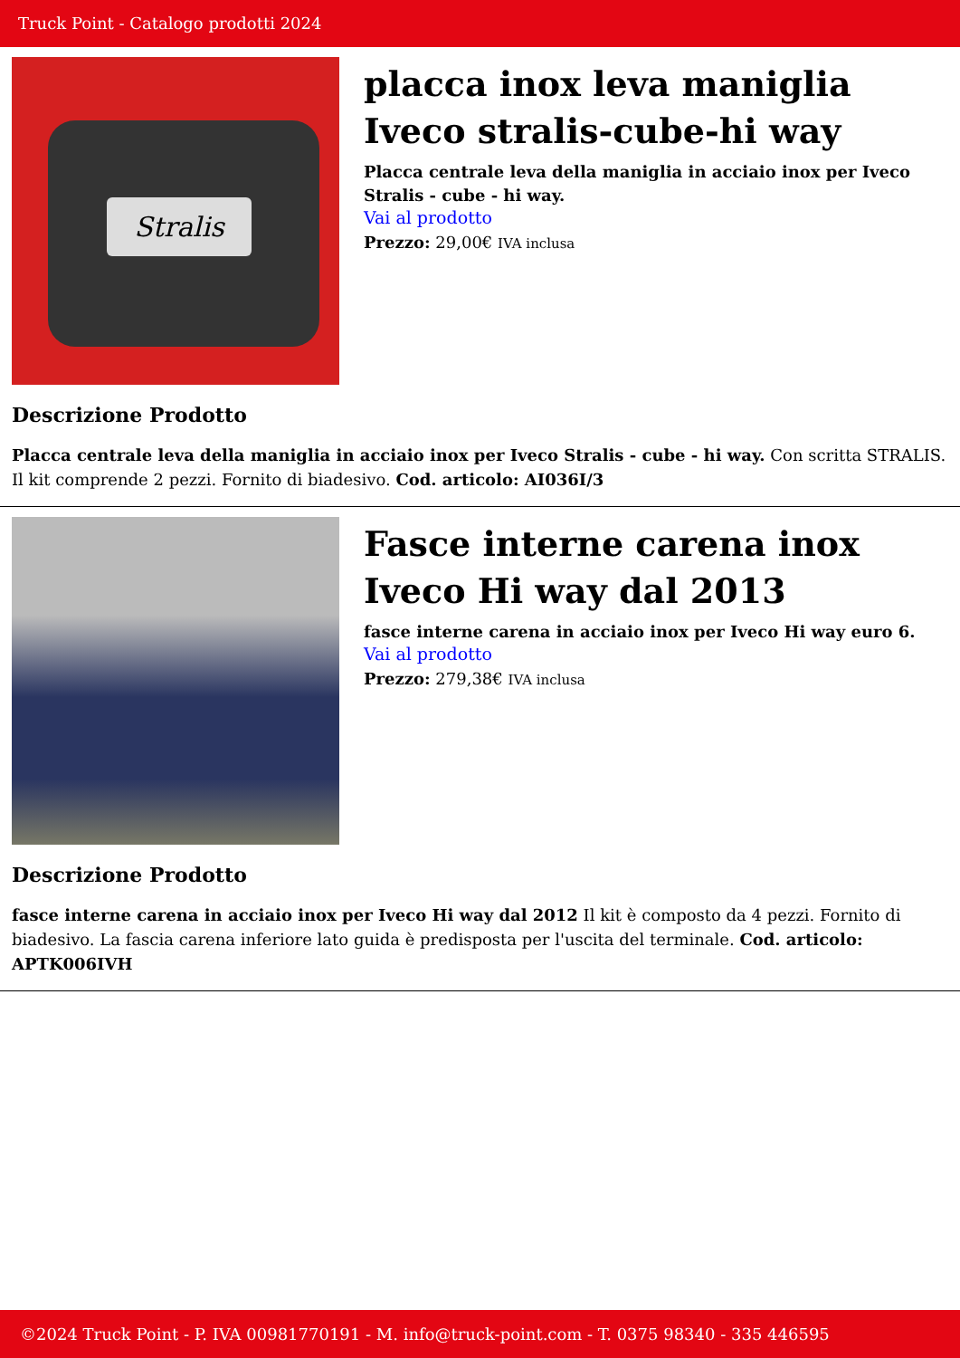Truck Point - Catalogo prodotti 2024
Stralis
placca inox leva maniglia Iveco stralis-cube-hi way
Placca centrale leva della maniglia in acciaio inox per Iveco Stralis - cube - hi way.
Vai al prodotto
Prezzo: 29,00€ IVA inclusa
Descrizione Prodotto
Placca centrale leva della maniglia in acciaio inox per Iveco Stralis - cube - hi way. Con scritta STRALIS. Il kit comprende 2 pezzi. Fornito di biadesivo. Cod. articolo: AI036I/3
Fasce interne carena inox Iveco Hi way dal 2013
fasce interne carena in acciaio inox per Iveco Hi way euro 6.
Vai al prodotto
Prezzo: 279,38€ IVA inclusa
Descrizione Prodotto
fasce interne carena in acciaio inox per Iveco Hi way dal 2012 Il kit è composto da 4 pezzi. Fornito di biadesivo. La fascia carena inferiore lato guida è predisposta per l'uscita del terminale. Cod. articolo: APTK006IVH
©2024 Truck Point - P. IVA 00981770191 - M. info@truck-point.com - T. 0375 98340 - 335 446595